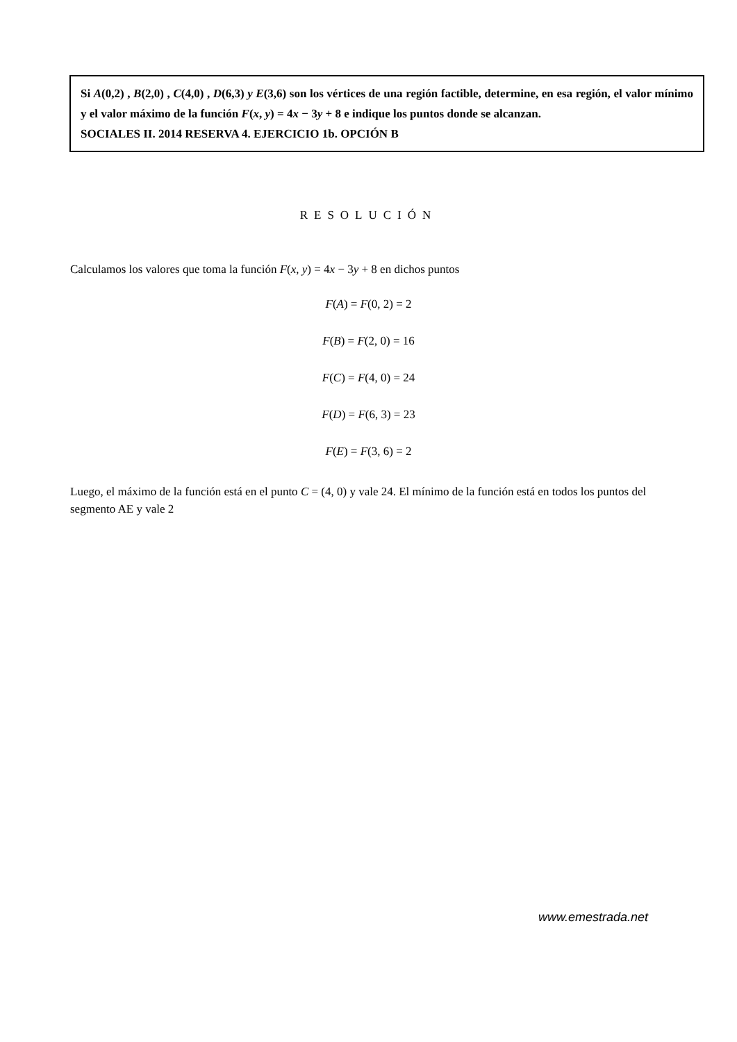Si A(0,2) , B(2,0) , C(4,0) , D(6,3) y E(3,6) son los vértices de una región factible, determine, en esa región, el valor mínimo y el valor máximo de la función F(x, y) = 4x − 3y + 8 e indique los puntos donde se alcanzan.
SOCIALES II. 2014 RESERVA 4. EJERCICIO 1b. OPCIÓN B
RESOLUCIÓN
Calculamos los valores que toma la función F(x, y) = 4x − 3y + 8 en dichos puntos
F(A) = F(0, 2) = 2
F(B) = F(2, 0) = 16
F(C) = F(4, 0) = 24
F(D) = F(6, 3) = 23
F(E) = F(3, 6) = 2
Luego, el máximo de la función está en el punto C = (4, 0) y vale 24. El mínimo de la función está en todos los puntos del segmento AE y vale 2
www.emestrada.net